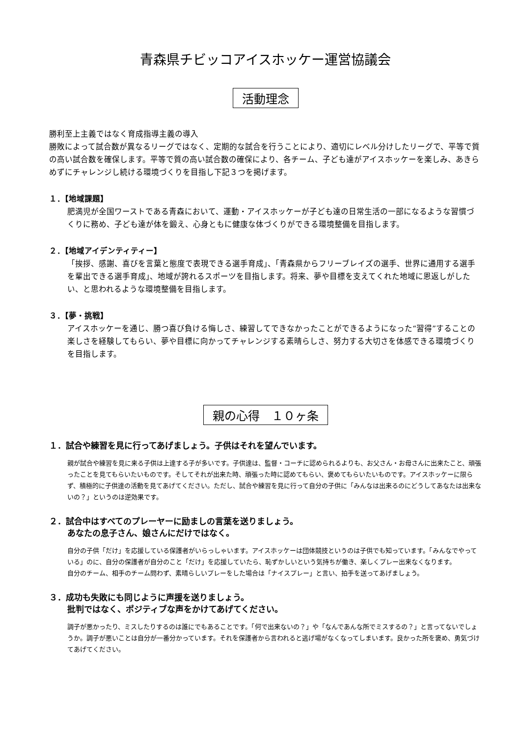青森県チビッコアイスホッケー運営協議会
活動理念
勝利至上主義ではなく育成指導主義の導入
勝敗によって試合数が異なるリーグではなく、定期的な試合を行うことにより、適切にレベル分けしたリーグで、平等で質の高い試合数を確保します。平等で質の高い試合数の確保により、各チーム、子ども達がアイスホッケーを楽しみ、あきらめずにチャレンジし続ける環境づくりを目指し下記３つを掲げます。
１．【地域課題】
肥満児が全国ワーストである青森において、運動・アイスホッケーが子ども達の日常生活の一部になるような習慣づくりに務め、子ども達が体を鍛え、心身ともに健康な体づくりができる環境整備を目指します。
２．【地域アイデンティティー】
「挨拶、感謝、喜びを言葉と態度で表現できる選手育成」、「青森県からフリーブレイズの選手、世界に通用する選手を輩出できる選手育成」、地域が誇れるスポーツを目指します。将来、夢や目標を支えてくれた地域に恩返しがしたい、と思われるような環境整備を目指します。
３．【夢・挑戦】
アイスホッケーを通じ、勝つ喜び負ける悔しさ、練習してできなかったことができるようになった“習得”することの楽しさを経験してもらい、夢や目標に向かってチャレンジする素晴らしさ、努力する大切さを体感できる環境づくりを目指します。
親の心得　１０ヶ条
１．試合や練習を見に行ってあげましょう。子供はそれを望んでいます。
親が試合や練習を見に来る子供は上達する子が多いです。子供達は、監督・コーチに認められるよりも、お父さん・お母さんに出来たこと、頑張ったことを見てもらいたいものです。そしてそれが出来た時、頑張った時に認めてもらい、褒めてもらいたいものです。アイスホッケーに限らず、積極的に子供達の活動を見てあげてください。ただし、試合や練習を見に行って自分の子供に「みんなは出来るのにどうしてあなたは出来ないの？」というのは逆効果です。
２．試合中はすべてのプレーヤーに励ましの言葉を送りましょう。
あなたの息子さん、娘さんにだけではなく。
自分の子供「だけ」を応援している保護者がいらっしゃいます。アイスホッケーは団体競技というのは子供でも知っています。「みんなでやっている」のに、自分の保護者が自分のこと「だけ」を応援していたら、恥ずかしいという気持ちが働き、楽しくプレー出来なくなります。
自分のチーム、相手のチーム問わず、素晴らしいプレーをした場合は「ナイスプレー」と言い、拍手を送ってあげましょう。
３．成功も失敗にも同じように声援を送りましょう。
批判ではなく、ポジティブな声をかけてあげてください。
調子が悪かったり、ミスしたりするのは誰にでもあることです。「何で出来ないの？」や「なんであんな所でミスするの？」と言ってないでしょうか。調子が悪いことは自分が一番分かっています。それを保護者から言われると逃げ場がなくなってしまいます。良かった所を褒め、勇気づけてあげてください。